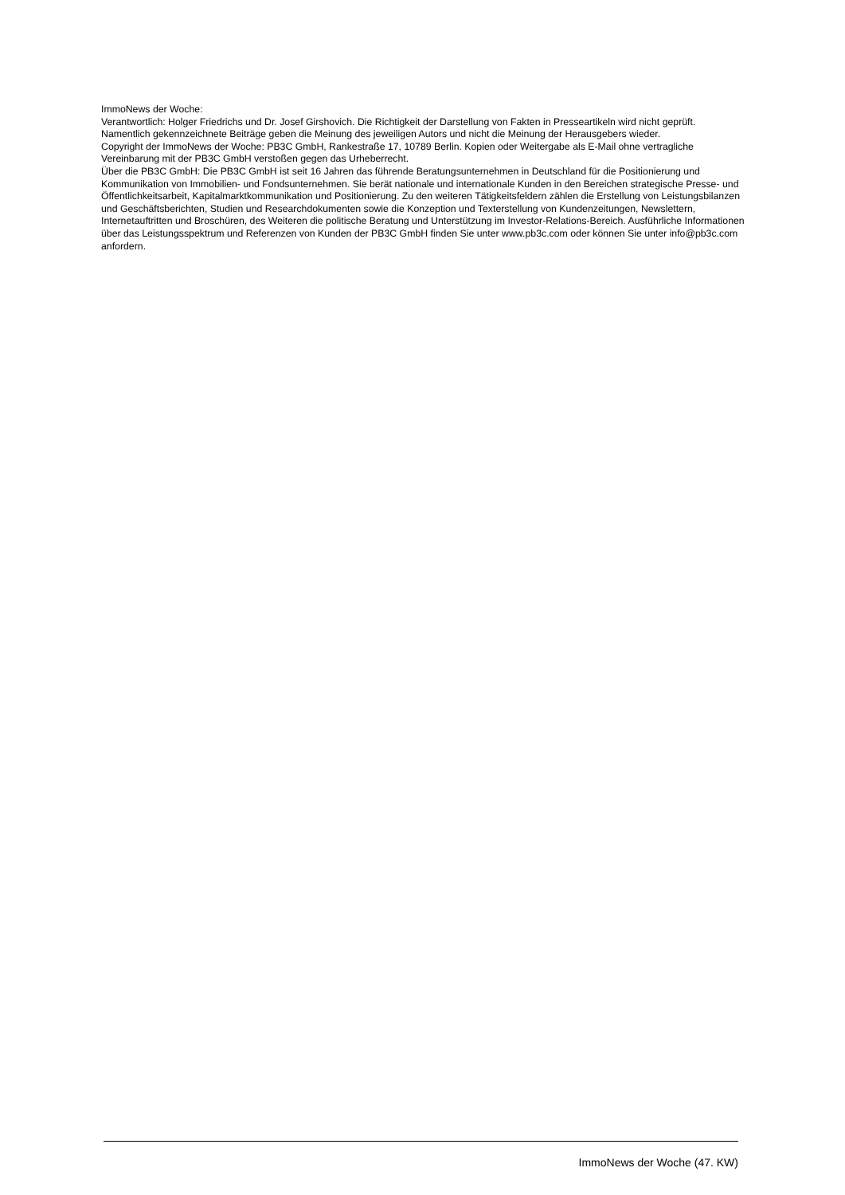ImmoNews der Woche:
Verantwortlich: Holger Friedrichs und Dr. Josef Girshovich. Die Richtigkeit der Darstellung von Fakten in Presseartikeln wird nicht geprüft. Namentlich gekennzeichnete Beiträge geben die Meinung des jeweiligen Autors und nicht die Meinung der Herausgebers wieder.
Copyright der ImmoNews der Woche: PB3C GmbH, Rankestraße 17, 10789 Berlin. Kopien oder Weitergabe als E-Mail ohne vertragliche Vereinbarung mit der PB3C GmbH verstoßen gegen das Urheberrecht.
Über die PB3C GmbH: Die PB3C GmbH ist seit 16 Jahren das führende Beratungsunternehmen in Deutschland für die Positionierung und Kommunikation von Immobilien- und Fondsunternehmen. Sie berät nationale und internationale Kunden in den Bereichen strategische Presse- und Öffentlichkeitsarbeit, Kapitalmarktkommunikation und Positionierung. Zu den weiteren Tätigkeitsfeldern zählen die Erstellung von Leistungsbilanzen und Geschäftsberichten, Studien und Researchdokumenten sowie die Konzeption und Texterstellung von Kundenzeitungen, Newslettern, Internetauftritten und Broschüren, des Weiteren die politische Beratung und Unterstützung im Investor-Relations-Bereich. Ausführliche Informationen über das Leistungsspektrum und Referenzen von Kunden der PB3C GmbH finden Sie unter www.pb3c.com oder können Sie unter info@pb3c.com anfordern.
ImmoNews der Woche (47. KW)